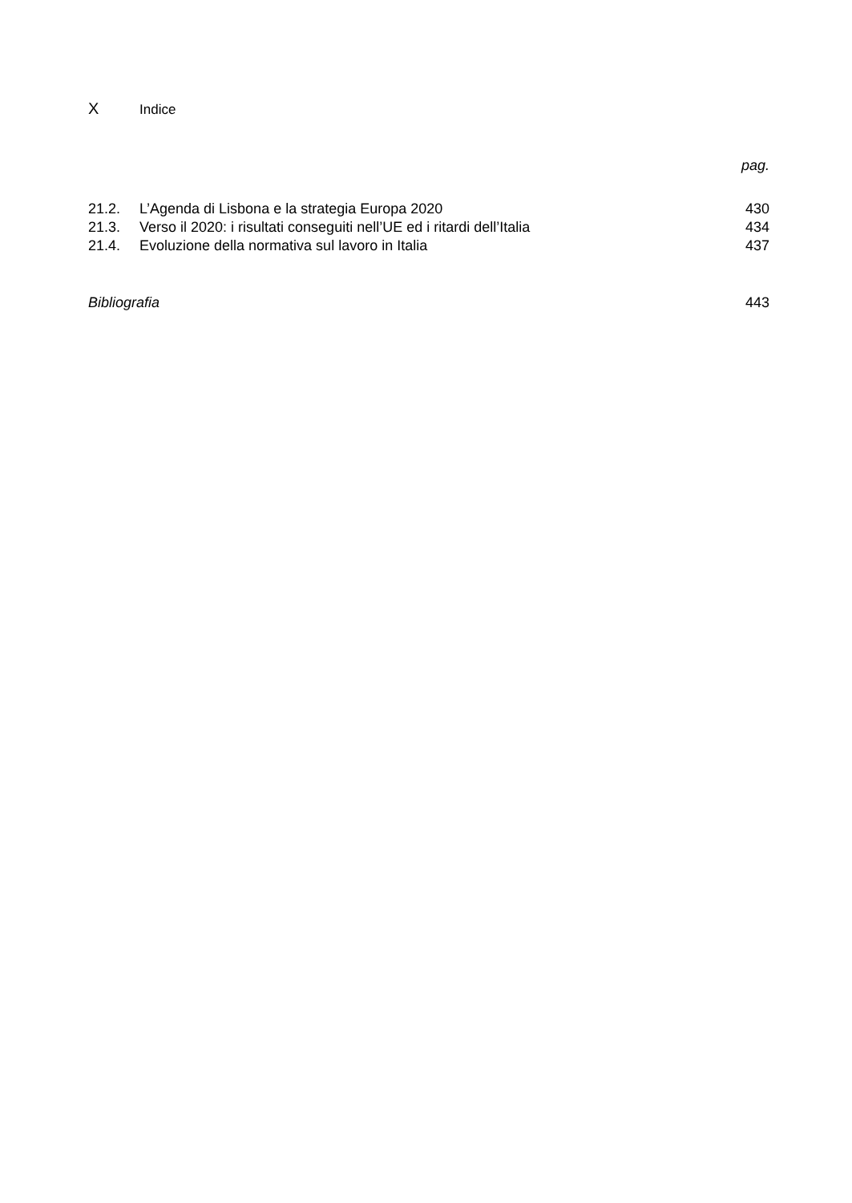X Indice
pag.
21.2. L’Agenda di Lisbona e la strategia Europa 2020 430
21.3. Verso il 2020: i risultati conseguiti nell’UE ed i ritardi dell’Italia 434
21.4. Evoluzione della normativa sul lavoro in Italia 437
Bibliografia 443